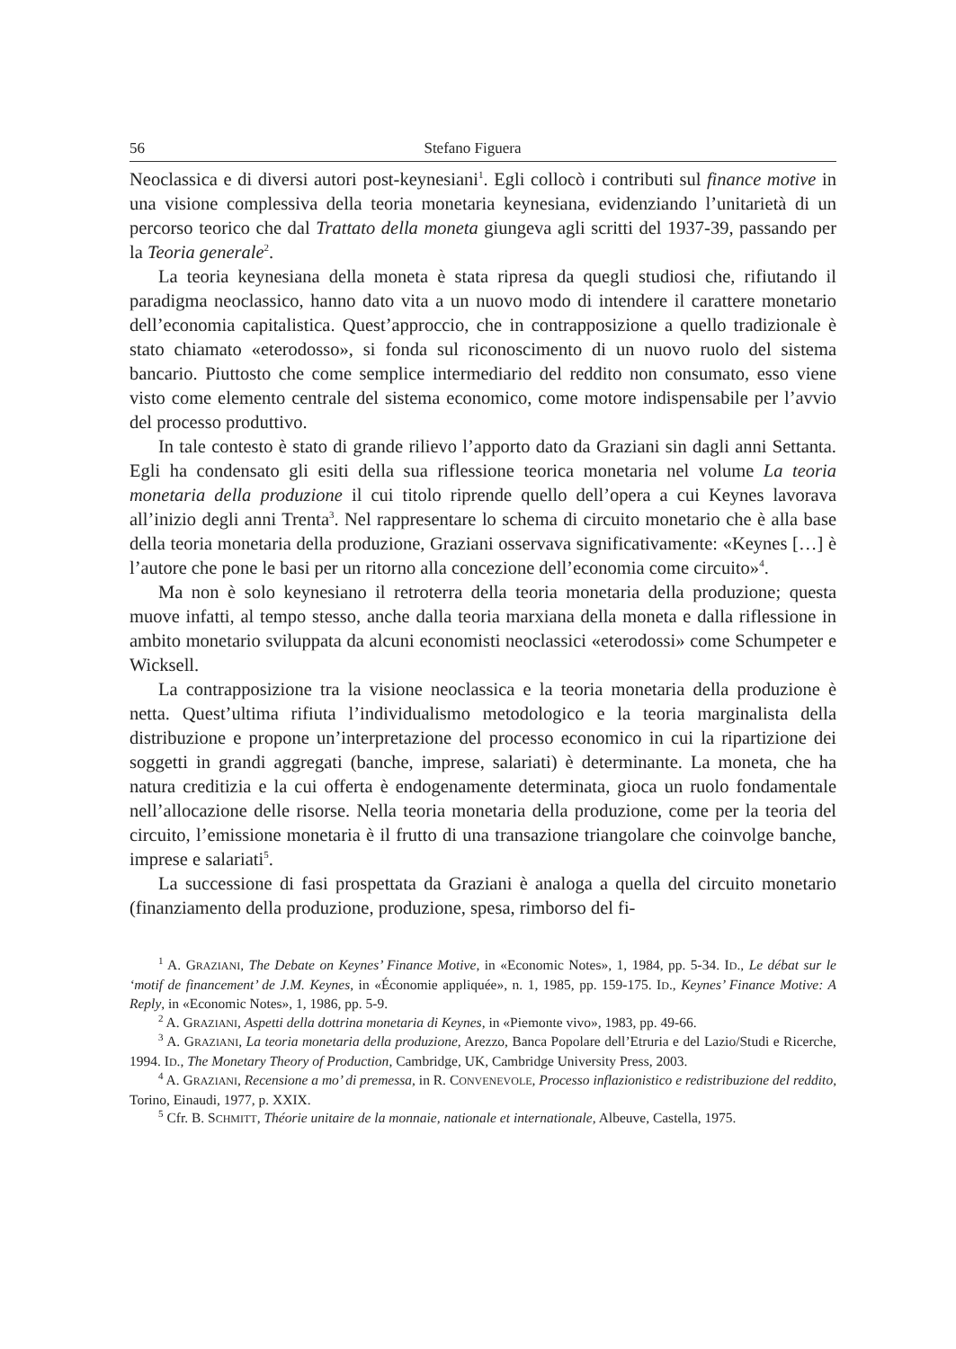56 Stefano Figuera
Neoclassica e di diversi autori post-keynesiani<sup>1</sup>. Egli collocò i contributi sul finance motive in una visione complessiva della teoria monetaria keynesiana, evidenziando l’unitarietà di un percorso teorico che dal Trattato della moneta giungeva agli scritti del 1937-39, passando per la Teoria generale<sup>2</sup>.
La teoria keynesiana della moneta è stata ripresa da quegli studiosi che, rifiutando il paradigma neoclassico, hanno dato vita a un nuovo modo di intendere il carattere monetario dell’economia capitalistica. Quest’approccio, che in contrapposizione a quello tradizionale è stato chiamato «eterodosso», si fonda sul riconoscimento di un nuovo ruolo del sistema bancario. Piuttosto che come semplice intermediario del reddito non consumato, esso viene visto come elemento centrale del sistema economico, come motore indispensabile per l’avvio del processo produttivo.
In tale contesto è stato di grande rilievo l’apporto dato da Graziani sin dagli anni Settanta. Egli ha condensato gli esiti della sua riflessione teorica monetaria nel volume La teoria monetaria della produzione il cui titolo riprende quello dell’opera a cui Keynes lavorava all’inizio degli anni Trenta<sup>3</sup>. Nel rappresentare lo schema di circuito monetario che è alla base della teoria monetaria della produzione, Graziani osservava significativamente: «Keynes […] è l’autore che pone le basi per un ritorno alla concezione dell’economia come circuito»<sup>4</sup>.
Ma non è solo keynesiano il retroterra della teoria monetaria della produzione; questa muove infatti, al tempo stesso, anche dalla teoria marxiana della moneta e dalla riflessione in ambito monetario sviluppata da alcuni economisti neoclassici «eterodossi» come Schumpeter e Wicksell.
La contrapposizione tra la visione neoclassica e la teoria monetaria della produzione è netta. Quest’ultima rifiuta l’individualismo metodologico e la teoria marginalista della distribuzione e propone un’interpretazione del processo economico in cui la ripartizione dei soggetti in grandi aggregati (banche, imprese, salariati) è determinante. La moneta, che ha natura creditizia e la cui offerta è endogenamente determinata, gioca un ruolo fondamentale nell’allocazione delle risorse. Nella teoria monetaria della produzione, come per la teoria del circuito, l’emissione monetaria è il frutto di una transazione triangolare che coinvolge banche, imprese e salariati<sup>5</sup>.
La successione di fasi prospettata da Graziani è analoga a quella del circuito monetario (finanziamento della produzione, produzione, spesa, rimborso del fi-
<sup>1</sup> A. GRAZIANI, The Debate on Keynes’ Finance Motive, in «Economic Notes», 1, 1984, pp. 5-34. ID., Le débat sur le ‘motif de financement’ de J.M. Keynes, in «Économie appliquée», n. 1, 1985, pp. 159-175. ID., Keynes’ Finance Motive: A Reply, in «Economic Notes», 1, 1986, pp. 5-9.
<sup>2</sup> A. GRAZIANI, Aspetti della dottrina monetaria di Keynes, in «Piemonte vivo», 1983, pp. 49-66.
<sup>3</sup> A. GRAZIANI, La teoria monetaria della produzione, Arezzo, Banca Popolare dell’Etruria e del Lazio/Studi e Ricerche, 1994. ID., The Monetary Theory of Production, Cambridge, UK, Cambridge University Press, 2003.
<sup>4</sup> A. GRAZIANI, Recensione a mo’ di premessa, in R. CONVENEVOLE, Processo inflazionistico e redistribuzione del reddito, Torino, Einaudi, 1977, p. XXIX.
<sup>5</sup> Cfr. B. SCHMITT, Théorie unitaire de la monnaie, nationale et internationale, Albeuve, Castella, 1975.